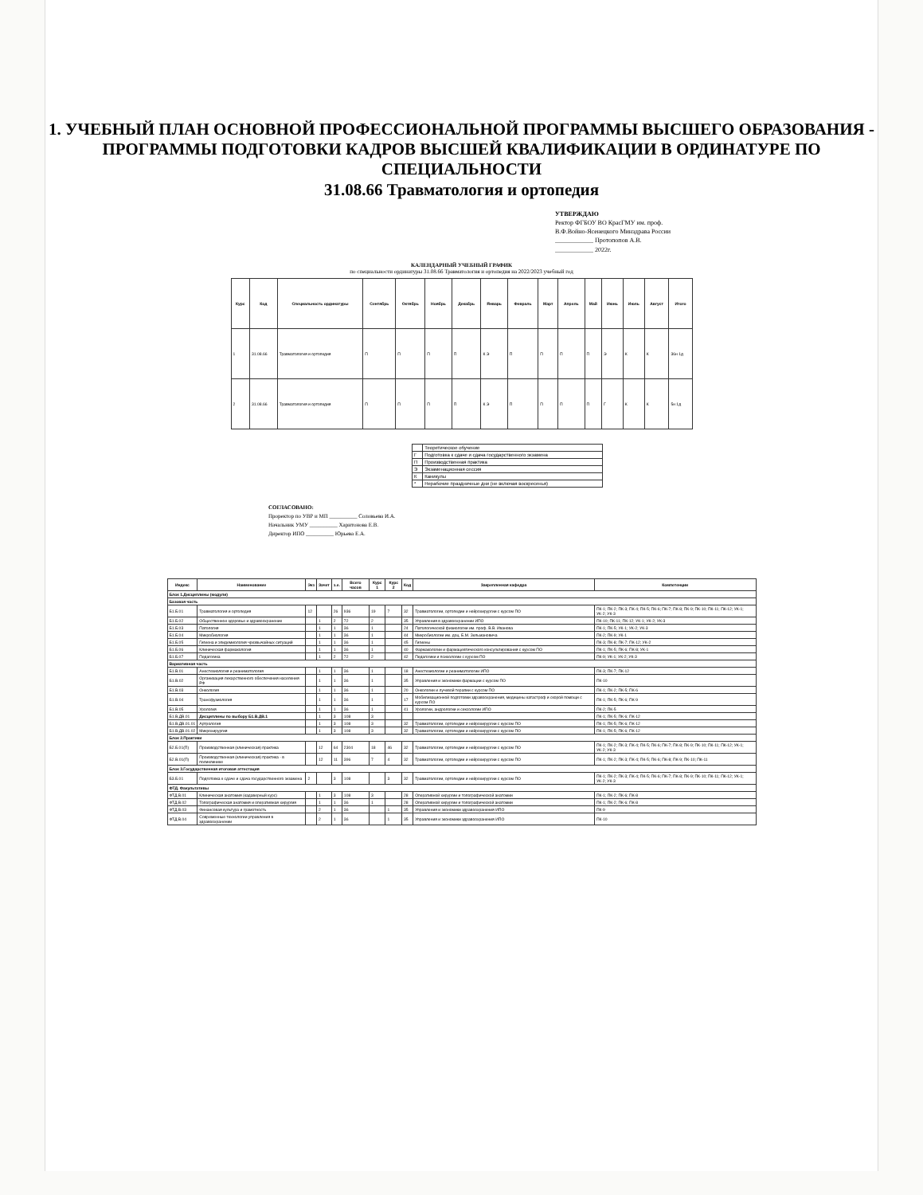1. УЧЕБНЫЙ ПЛАН ОСНОВНОЙ ПРОФЕССИОНАЛЬНОЙ ПРОГРАММЫ ВЫСШЕГО ОБРАЗОВАНИЯ - ПРОГРАММЫ ПОДГОТОВКИ КАДРОВ ВЫСШЕЙ КВАЛИФИКАЦИИ В ОРДИНАТУРЕ ПО СПЕЦИАЛЬНОСТИ
31.08.66 Травматология и ортопедия
УТВЕРЖДАЮ
Ректор ФГБОУ ВО КрасГМУ им. проф.
В.Ф.Войно-Ясенецкого Минздрава России
____________ Протопопов А.В.
____________ 2022г.
КАЛЕНДАРНЫЙ УЧЕБНЫЙ ГРАФИК
по специальности ординатуры 31.08.66 Травматология и ортопедия на 2022/2023 учебный год
| Курс | Код | Специальность ординатуры | Сентябрь | Октябрь | Ноябрь | Декабрь | Январь | Февраль | Март | Апрель | Май | Июнь | Июль | Август | Итого |
| --- | --- | --- | --- | --- | --- | --- | --- | --- | --- | --- | --- | --- | --- | --- | --- |
| 1 | 31.08.66 | Травматология и ортопедия | П | П | П | П | К Э | П | П | П | П | Э | К | К | 36н 1д |
| 2 | 31.08.66 | Травматология и ортопедия | П | П | П | П | К Э | П | П | П | П | Г | К | К | 5н 1д |
| | Теоретическое обучение |
| Г | Подготовка к сдаче и сдача государственного экзамена |
| П | Производственная практика |
| Э | Экзаменационная сессия |
| К | Каникулы |
| * | Нерабочие праздничные дни (не включая воскресенья) |
СОГЛАСОВАНО:
Проректор по УВР и МП __________ Соловьева И.А.
Начальник УМУ __________ Харитонова Е.В.
Директор ИПО __________ Юрьева Е.А.
| Индекс | Наименование | Экз | Зачет | з.е. | Всего часов | Курс 1 | Курс 2 | Код | Закрепленная кафедра | Компетенции |
| --- | --- | --- | --- | --- | --- | --- | --- | --- | --- | --- |
| Блок 1.Дисциплины (модули) | | | | | | | | | | |
| Базовая часть | | | | | | | | | | |
| Б1.Б.01 | Травматология и ортопедия | 12 | | 26 | 936 | 19 | 7 | 32 | Травматологии, ортопедии и нейрохирургии с курсом ПО | ПК-1; ПК-2; ПК-3; ПК-4; ПК-5; ПК-6; ПК-7; ПК-8; ПК-9; ПК-10; ПК-11; ПК-12; УК-1; УК-2; УК-3 |
| Б1.Б.02 | Общественное здоровье и здравоохранение | | 1 | 2 | 72 | 2 | | 35 | Управления в здравоохранении ИПО | ПК-10; ПК-11; ПК-12; УК-1; УК-2; УК-3 |
| Б1.Б.03 | Патология | | 1 | 1 | 36 | 1 | | 24 | Патологической физиологии им. проф. В.В. Иванова | ПК-1; ПК-5; УК-1; УК-2; УК-3 |
| Б1.Б.04 | Микробиология | | 1 | 1 | 36 | 1 | | 44 | Микробиологии им. доц. Б.М. Зельмановича | ПК-2; ПК-9; УК-1 |
| Б1.Б.05 | Гигиена и эпидемиология чрезвычайных ситуаций | | 1 | 1 | 36 | 1 | | 45 | Гигиены | ПК-3; ПК-8; ПК-7; ПК-12; УК-2 |
| Б1.Б.06 | Клиническая фармакология | | 1 | 1 | 36 | 1 | | 40 | Фармакологии и фармацевтического консультирования с курсом ПО | ПК-1; ПК-5; ПК-6; ПК-8; УК-1 |
| Б1.Б.07 | Педагогика | | 1 | 2 | 72 | 2 | | 42 | Педагогики и психологии с курсом ПО | ПК-9; УК-1; УК-2; УК-3 |
| Вариативная часть | | | | | | | | | | |
| Б1.В.01 | Анестезиология и реаниматология | | 1 | 1 | 36 | 1 | | 18 | Анестезиологии и реаниматологии ИПО | ПК-3; ПК-7; ПК-12 |
| Б1.В.02 | Организация лекарственного обеспечения населения РФ | | 1 | 1 | 36 | 1 | | 35 | Управления и экономики фармации с курсом ПО | ПК-10 |
| Б1.В.03 | Онкология | | 1 | 1 | 36 | 1 | | 20 | Онкологии и лучевой терапии с курсом ПО | ПК-1; ПК-2; ПК-5; ПК-6 |
| Б1.В.04 | Трансфузиология | | 1 | 1 | 36 | 1 | | 17 | Мобилизационной подготовки здравоохранения, медицины катастроф и скорой помощи с курсом ПО | ПК-1; ПК-5; ПК-6; ПК-9 |
| Б1.В.05 | Урология | | 1 | 1 | 36 | 1 | | 41 | Урологии, андрологии и сексологии ИПО | ПК-2; ПК-5 |
| Б1.В.ДВ.01 | Дисциплины по выбору Б1.В.ДВ.1 | | 1 | 3 | 108 | 3 | | | | ПК-1; ПК-5; ПК-6; ПК-12 |
| Б1.В.ДВ.01.01 | Артрология | | 1 | 3 | 108 | 3 | | 32 | Травматологии, ортопедии и нейрохирургии с курсом ПО | ПК-1; ПК-5; ПК-6; ПК-12 |
| Б1.В.ДВ.01.02 | Микрохирургия | | 1 | 3 | 108 | 3 | | 32 | Травматологии, ортопедии и нейрохирургии с курсом ПО | ПК-1; ПК-5; ПК-6; ПК-12 |
| Блок 2.Практики | | | | | | | | | | |
| Б2.Б.01(П) | Производственная (клиническая) практика | | 12 | 64 | 2304 | 18 | 46 | 32 | Травматологии, ортопедии и нейрохирургии с курсом ПО | ПК-1; ПК-2; ПК-3; ПК-4; ПК-5; ПК-6; ПК-7; ПК-8; ПК-9; ПК-10; ПК-11; ПК-12; УК-1; УК-2; УК-3 |
| Б2.В.01(П) | Производственная (клиническая) практика - в поликлинике | | 12 | 11 | 396 | 7 | 4 | 32 | Травматологии, ортопедии и нейрохирургии с курсом ПО | ПК-1; ПК-2; ПК-3; ПК-4; ПК-5; ПК-6; ПК-8; ПК-9; ПК-10; ПК-11 |
| Блок 3.Государственная итоговая аттестация | | | | | | | | | | |
| Б3.Б.01 | Подготовка к сдаче и сдача государственного экзамена | 2 | | 3 | 108 | | 3 | 32 | Травматологии, ортопедии и нейрохирургии с курсом ПО | ПК-1; ПК-2; ПК-3; ПК-4; ПК-5; ПК-6; ПК-7; ПК-8; ПК-9; ПК-10; ПК-11; ПК-12; УК-1; УК-2; УК-3 |
| ФТД. Факультативы | | | | | | | | | | |
| ФТД.В.01 | Клиническая анатомия (кадаверный курс) | | 1 | 3 | 108 | 3 | | 28 | Оперативной хирургии и топографической анатомии | ПК-1; ПК-2; ПК-6; ПК-8 |
| ФТД.В.02 | Топографическая анатомия и оперативная хирургия | | 1 | 1 | 36 | 1 | | 28 | Оперативной хирургии и топографической анатомии | ПК-1; ПК-2; ПК-6; ПК-8 |
| ФТД.В.03 | Финансовая культура и грамотность | | 2 | 1 | 36 | | 1 | 35 | Управления и экономики здравоохранения ИПО | ПК-9 |
| ФТД.В.04 | Современные технологии управления в здравоохранении | | 2 | 1 | 36 | | 1 | 35 | Управления и экономики здравоохранения ИПО | ПК-10 |